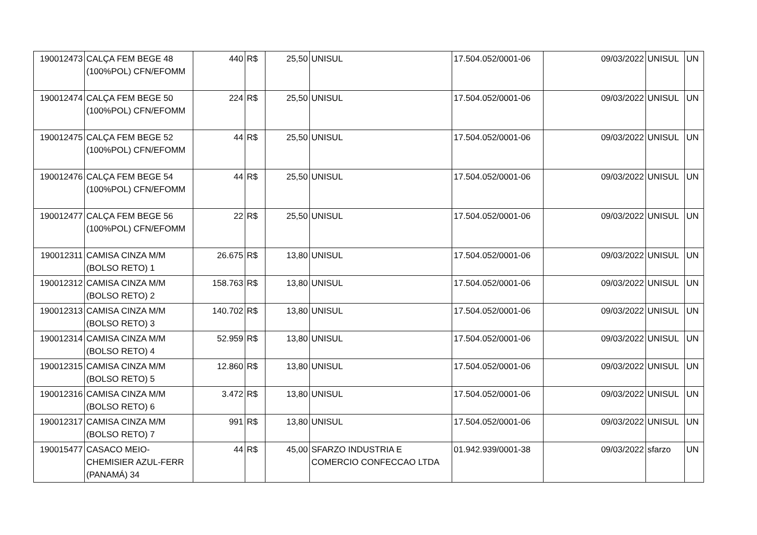| 190012473 | CALÇA FEM BEGE 48 (100%POL) CFN/EFOMM | 440 | R$ | 25,50 | UNISUL | 17.504.052/0001-06 | 09/03/2022 | UNISUL | UN |
| 190012474 | CALÇA FEM BEGE 50 (100%POL) CFN/EFOMM | 224 | R$ | 25,50 | UNISUL | 17.504.052/0001-06 | 09/03/2022 | UNISUL | UN |
| 190012475 | CALÇA FEM BEGE 52 (100%POL) CFN/EFOMM | 44 | R$ | 25,50 | UNISUL | 17.504.052/0001-06 | 09/03/2022 | UNISUL | UN |
| 190012476 | CALÇA FEM BEGE 54 (100%POL) CFN/EFOMM | 44 | R$ | 25,50 | UNISUL | 17.504.052/0001-06 | 09/03/2022 | UNISUL | UN |
| 190012477 | CALÇA FEM BEGE 56 (100%POL) CFN/EFOMM | 22 | R$ | 25,50 | UNISUL | 17.504.052/0001-06 | 09/03/2022 | UNISUL | UN |
| 190012311 | CAMISA CINZA M/M (BOLSO RETO) 1 | 26.675 | R$ | 13,80 | UNISUL | 17.504.052/0001-06 | 09/03/2022 | UNISUL | UN |
| 190012312 | CAMISA CINZA M/M (BOLSO RETO) 2 | 158.763 | R$ | 13,80 | UNISUL | 17.504.052/0001-06 | 09/03/2022 | UNISUL | UN |
| 190012313 | CAMISA CINZA M/M (BOLSO RETO) 3 | 140.702 | R$ | 13,80 | UNISUL | 17.504.052/0001-06 | 09/03/2022 | UNISUL | UN |
| 190012314 | CAMISA CINZA M/M (BOLSO RETO) 4 | 52.959 | R$ | 13,80 | UNISUL | 17.504.052/0001-06 | 09/03/2022 | UNISUL | UN |
| 190012315 | CAMISA CINZA M/M (BOLSO RETO) 5 | 12.860 | R$ | 13,80 | UNISUL | 17.504.052/0001-06 | 09/03/2022 | UNISUL | UN |
| 190012316 | CAMISA CINZA M/M (BOLSO RETO) 6 | 3.472 | R$ | 13,80 | UNISUL | 17.504.052/0001-06 | 09/03/2022 | UNISUL | UN |
| 190012317 | CAMISA CINZA M/M (BOLSO RETO) 7 | 991 | R$ | 13,80 | UNISUL | 17.504.052/0001-06 | 09/03/2022 | UNISUL | UN |
| 190015477 | CASACO MEIO-CHEMISIER AZUL-FERR (PANAMÁ) 34 | 44 | R$ | 45,00 | SFARZO INDUSTRIA E COMERCIO CONFECCAO LTDA | 01.942.939/0001-38 | 09/03/2022 | sfarzo | UN |